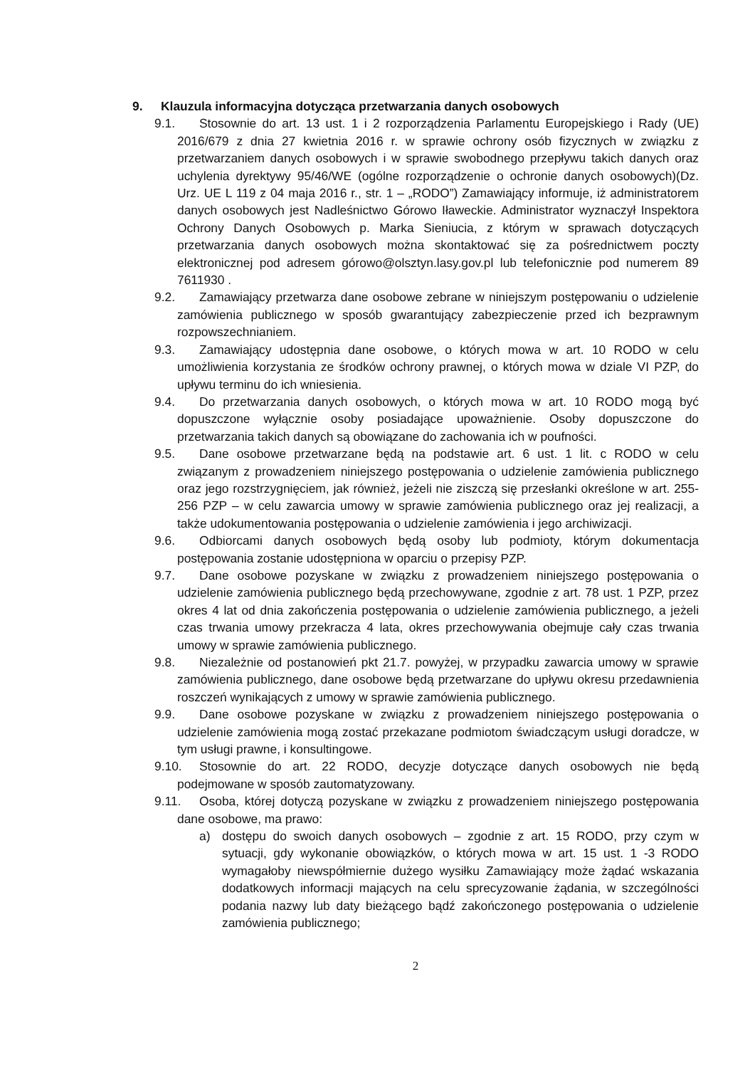9. Klauzula informacyjna dotycząca przetwarzania danych osobowych
9.1. Stosownie do art. 13 ust. 1 i 2 rozporządzenia Parlamentu Europejskiego i Rady (UE) 2016/679 z dnia 27 kwietnia 2016 r. w sprawie ochrony osób fizycznych w związku z przetwarzaniem danych osobowych i w sprawie swobodnego przepływu takich danych oraz uchylenia dyrektywy 95/46/WE (ogólne rozporządzenie o ochronie danych osobowych)(Dz. Urz. UE L 119 z 04 maja 2016 r., str. 1 – „RODO”) Zamawiający informuje, iż administratorem danych osobowych jest Nadleśnictwo Górowo Iławeckie. Administrator wyznaczył Inspektora Ochrony Danych Osobowych p. Marka Sieniucia, z którym w sprawach dotyczących przetwarzania danych osobowych można skontaktować się za pośrednictwem poczty elektronicznej pod adresem górowo@olsztyn.lasy.gov.pl lub telefonicznie pod numerem 89 7611930 .
9.2. Zamawiający przetwarza dane osobowe zebrane w niniejszym postępowaniu o udzielenie zamówienia publicznego w sposób gwarantujący zabezpieczenie przed ich bezprawnym rozpowszechnianiem.
9.3. Zamawiający udostępnia dane osobowe, o których mowa w art. 10 RODO w celu umożliwienia korzystania ze środków ochrony prawnej, o których mowa w dziale VI PZP, do upływu terminu do ich wniesienia.
9.4. Do przetwarzania danych osobowych, o których mowa w art. 10 RODO mogą być dopuszczone wyłącznie osoby posiadające upoważnienie. Osoby dopuszczone do przetwarzania takich danych są obowiązane do zachowania ich w poufności.
9.5. Dane osobowe przetwarzane będą na podstawie art. 6 ust. 1 lit. c RODO w celu związanym z prowadzeniem niniejszego postępowania o udzielenie zamówienia publicznego oraz jego rozstrzygnięciem, jak również, jeżeli nie ziszczą się przesłanki określone w art. 255-256 PZP – w celu zawarcia umowy w sprawie zamówienia publicznego oraz jej realizacji, a także udokumentowania postępowania o udzielenie zamówienia i jego archiwizacji.
9.6. Odbiorcami danych osobowych będą osoby lub podmioty, którym dokumentacja postępowania zostanie udostępniona w oparciu o przepisy PZP.
9.7. Dane osobowe pozyskane w związku z prowadzeniem niniejszego postępowania o udzielenie zamówienia publicznego będą przechowywane, zgodnie z art. 78 ust. 1 PZP, przez okres 4 lat od dnia zakończenia postępowania o udzielenie zamówienia publicznego, a jeżeli czas trwania umowy przekracza 4 lata, okres przechowywania obejmuje cały czas trwania umowy w sprawie zamówienia publicznego.
9.8. Niezależnie od postanowień pkt 21.7. powyżej, w przypadku zawarcia umowy w sprawie zamówienia publicznego, dane osobowe będą przetwarzane do upływu okresu przedawnienia roszczeń wynikających z umowy w sprawie zamówienia publicznego.
9.9. Dane osobowe pozyskane w związku z prowadzeniem niniejszego postępowania o udzielenie zamówienia mogą zostać przekazane podmiotom świadczącym usługi doradcze, w tym usługi prawne, i konsultingowe.
9.10. Stosownie do art. 22 RODO, decyzje dotyczące danych osobowych nie będą podejmowane w sposób zautomatyzowany.
9.11. Osoba, której dotyczą pozyskane w związku z prowadzeniem niniejszego postępowania dane osobowe, ma prawo:
a) dostępu do swoich danych osobowych – zgodnie z art. 15 RODO, przy czym w sytuacji, gdy wykonanie obowiązków, o których mowa w art. 15 ust. 1 -3 RODO wymagałoby niewspółmiernie dużego wysiłku Zamawiający może żądać wskazania dodatkowych informacji mających na celu sprecyzowanie żądania, w szczególności podania nazwy lub daty bieżącego bądź zakończonego postępowania o udzielenie zamówienia publicznego;
2